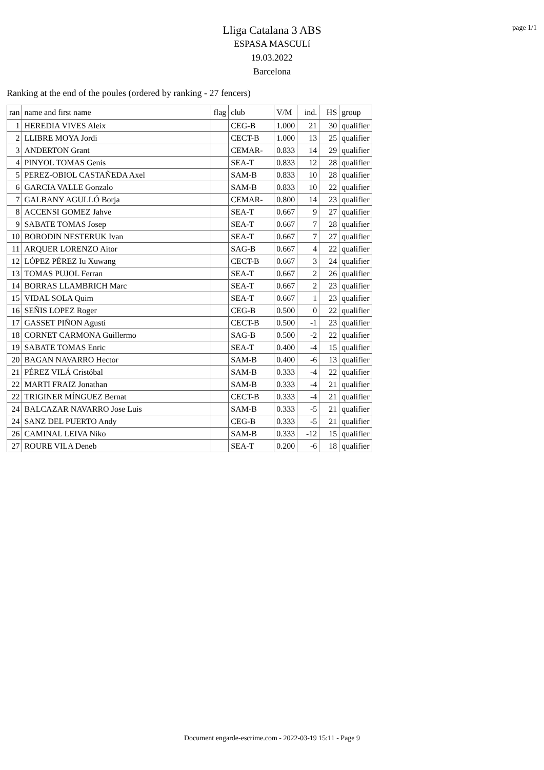page 1/1
Lliga Catalana 3 ABS
ESPASA MASCULí
19.03.2022
Barcelona
Ranking at the end of the poules (ordered by ranking - 27 fencers)
| ran | name and first name | flag | club | V/M | ind. | HS | group |
| --- | --- | --- | --- | --- | --- | --- | --- |
| 1 | HEREDIA VIVES Aleix | | CEG-B | 1.000 | 21 | 30 | qualifier |
| 2 | LLIBRE MOYA Jordi | | CECT-B | 1.000 | 13 | 25 | qualifier |
| 3 | ANDERTON Grant | | CEMAR- | 0.833 | 14 | 29 | qualifier |
| 4 | PINYOL TOMAS Genis | | SEA-T | 0.833 | 12 | 28 | qualifier |
| 5 | PEREZ-OBIOL CASTAÑEDA Axel | | SAM-B | 0.833 | 10 | 28 | qualifier |
| 6 | GARCIA VALLE Gonzalo | | SAM-B | 0.833 | 10 | 22 | qualifier |
| 7 | GALBANY AGULLÓ Borja | | CEMAR- | 0.800 | 14 | 23 | qualifier |
| 8 | ACCENSI GOMEZ Jahve | | SEA-T | 0.667 | 9 | 27 | qualifier |
| 9 | SABATE TOMAS Josep | | SEA-T | 0.667 | 7 | 28 | qualifier |
| 10 | BORODIN NESTERUK Ivan | | SEA-T | 0.667 | 7 | 27 | qualifier |
| 11 | ARQUER LORENZO Aitor | | SAG-B | 0.667 | 4 | 22 | qualifier |
| 12 | LÓPEZ PÉREZ Iu Xuwang | | CECT-B | 0.667 | 3 | 24 | qualifier |
| 13 | TOMAS PUJOL Ferran | | SEA-T | 0.667 | 2 | 26 | qualifier |
| 14 | BORRAS LLAMBRICH Marc | | SEA-T | 0.667 | 2 | 23 | qualifier |
| 15 | VIDAL SOLA Quim | | SEA-T | 0.667 | 1 | 23 | qualifier |
| 16 | SEÑIS LOPEZ Roger | | CEG-B | 0.500 | 0 | 22 | qualifier |
| 17 | GASSET PIÑON Agustí | | CECT-B | 0.500 | -1 | 23 | qualifier |
| 18 | CORNET CARMONA Guillermo | | SAG-B | 0.500 | -2 | 22 | qualifier |
| 19 | SABATE TOMAS Enric | | SEA-T | 0.400 | -4 | 15 | qualifier |
| 20 | BAGAN NAVARRO Hector | | SAM-B | 0.400 | -6 | 13 | qualifier |
| 21 | PÉREZ VILÁ Cristóbal | | SAM-B | 0.333 | -4 | 22 | qualifier |
| 22 | MARTI FRAIZ Jonathan | | SAM-B | 0.333 | -4 | 21 | qualifier |
| 22 | TRIGINER MÍNGUEZ Bernat | | CECT-B | 0.333 | -4 | 21 | qualifier |
| 24 | BALCAZAR NAVARRO Jose Luis | | SAM-B | 0.333 | -5 | 21 | qualifier |
| 24 | SANZ DEL PUERTO Andy | | CEG-B | 0.333 | -5 | 21 | qualifier |
| 26 | CAMINAL LEIVA Niko | | SAM-B | 0.333 | -12 | 15 | qualifier |
| 27 | ROURE VILA Deneb | | SEA-T | 0.200 | -6 | 18 | qualifier |
Document engarde-escrime.com - 2022-03-19 15:11 - Page 9